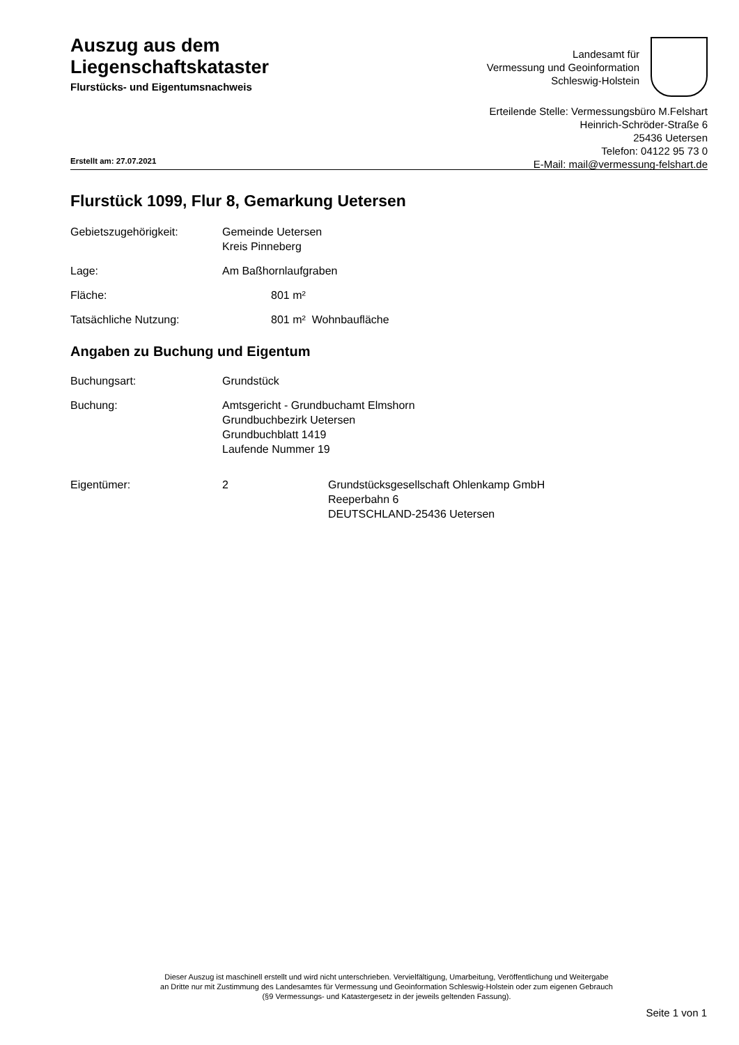Auszug aus dem
Liegenschaftskataster
Flurstücks- und Eigentumsnachweis
Landesamt für
Vermessung und Geoinformation
Schleswig-Holstein
Erteilende Stelle: Vermessungsbüro M.Felshart
Heinrich-Schröder-Straße 6
25436 Uetersen
Telefon: 04122 95 73 0
E-Mail: mail@vermessung-felshart.de
Erstellt am: 27.07.2021
Flurstück 1099, Flur 8, Gemarkung Uetersen
Gebietszugehörigkeit: Gemeinde Uetersen
Kreis Pinneberg
Lage: Am Baßhornlaufgraben
Fläche: 801 m²
Tatsächliche Nutzung: 801 m² Wohnbaufläche
Angaben zu Buchung und Eigentum
Buchungsart: Grundstück
Buchung: Amtsgericht - Grundbuchamt Elmshorn
Grundbuchbezirk Uetersen
Grundbuchblatt 1419
Laufende Nummer 19
Eigentümer: 2 Grundstücksgesellschaft Ohlenkamp GmbH
Reeperbahn 6
DEUTSCHLAND-25436 Uetersen
Dieser Auszug ist maschinell erstellt und wird nicht unterschrieben. Vervielfältigung, Umarbeitung, Veröffentlichung und Weitergabe an Dritte nur mit Zustimmung des Landesamtes für Vermessung und Geoinformation Schleswig-Holstein oder zum eigenen Gebrauch (§9 Vermessungs- und Katastergesetz in der jeweils geltenden Fassung).
Seite 1 von 1